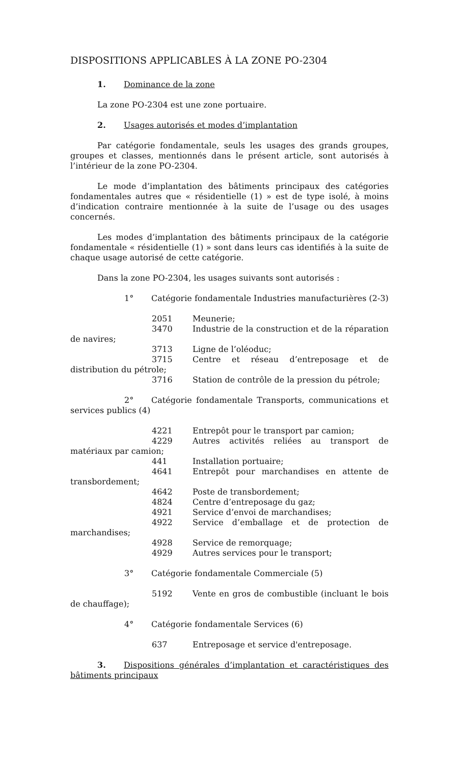DISPOSITIONS APPLICABLES À LA ZONE PO-2304
1. Dominance de la zone
La zone PO-2304 est une zone portuaire.
2. Usages autorisés et modes d’implantation
Par catégorie fondamentale, seuls les usages des grands groupes, groupes et classes, mentionnés dans le présent article, sont autorisés à l’intérieur de la zone PO-2304.
Le mode d’implantation des bâtiments principaux des catégories fondamentales autres que « résidentielle (1) » est de type isolé, à moins d’indication contraire mentionnée à la suite de l’usage ou des usages concernés.
Les modes d’implantation des bâtiments principaux de la catégorie fondamentale « résidentielle (1) » sont dans leurs cas identifiés à la suite de chaque usage autorisé de cette catégorie.
Dans la zone PO-2304, les usages suivants sont autorisés :
1° Catégorie fondamentale Industries manufacturières (2-3)
2051 Meunerie;
3470 Industrie de la construction et de la réparation de navires;
3713 Ligne de l’oléoduc;
3715 Centre et réseau d’entreposage et de distribution du pétrole;
3716 Station de contrôle de la pression du pétrole;
2° Catégorie fondamentale Transports, communications et services publics (4)
4221 Entrepôt pour le transport par camion;
4229 Autres activités reliées au transport de matériaux par camion;
441 Installation portuaire;
4641 Entrepôt pour marchandises en attente de transbordement;
4642 Poste de transbordement;
4824 Centre d’entreposage du gaz;
4921 Service d’envoi de marchandises;
4922 Service d’emballage et de protection de marchandises;
4928 Service de remorquage;
4929 Autres services pour le transport;
3° Catégorie fondamentale Commerciale (5)
5192 Vente en gros de combustible (incluant le bois de chauffage);
4° Catégorie fondamentale Services (6)
637 Entreposage et service d'entreposage.
3. Dispositions générales d’implantation et caractéristiques des bâtiments principaux